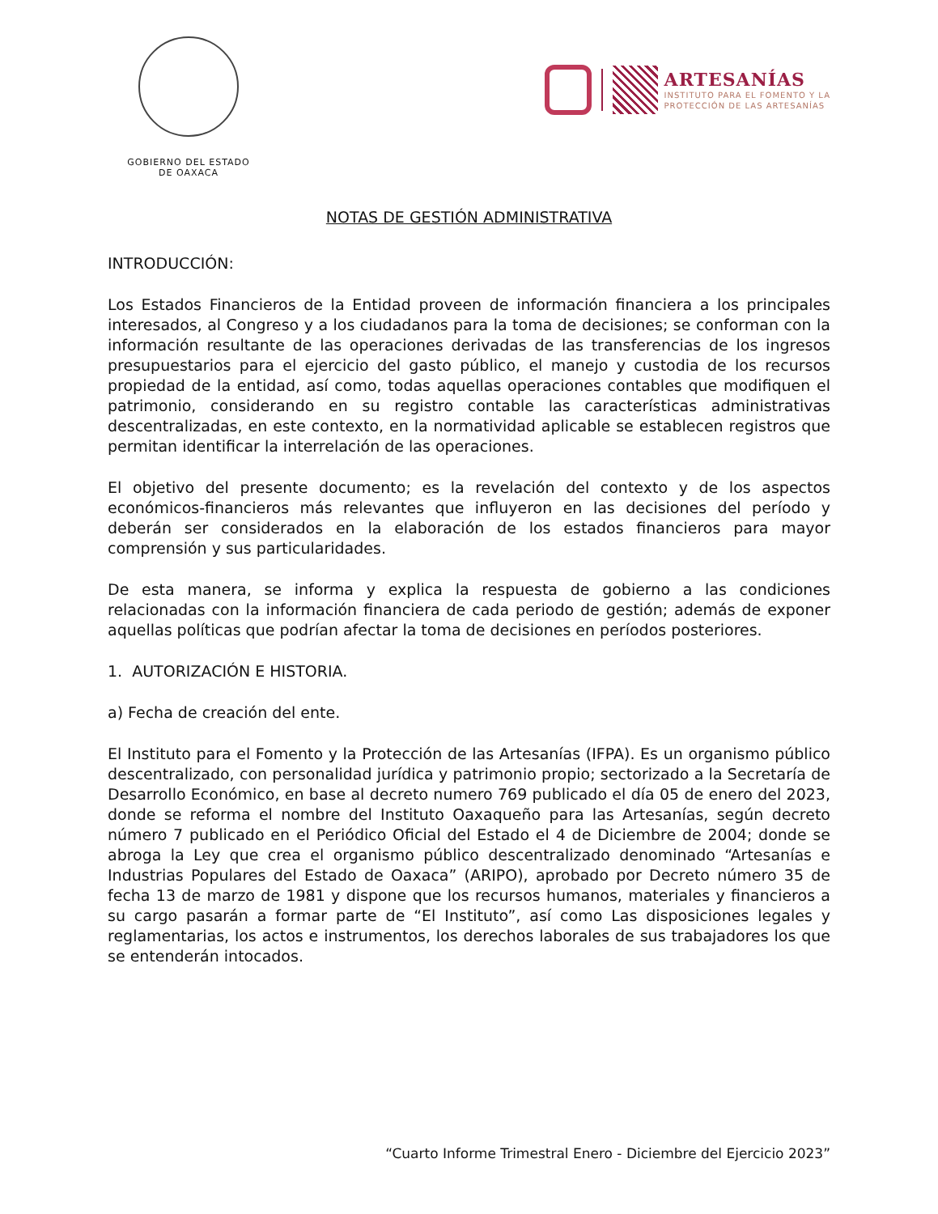GOBIERNO DEL ESTADO
DE OAXACA
ARTESANÍAS
INSTITUTO PARA EL FOMENTO Y LA
PROTECCIÓN DE LAS ARTESANÍAS
NOTAS DE GESTIÓN ADMINISTRATIVA
INTRODUCCIÓN:
Los Estados Financieros de la Entidad proveen de información financiera a los principales interesados, al Congreso y a los ciudadanos para la toma de decisiones; se conforman con la información resultante de las operaciones derivadas de las transferencias de los ingresos presupuestarios para el ejercicio del gasto público, el manejo y custodia de los recursos propiedad de la entidad, así como, todas aquellas operaciones contables que modifiquen el patrimonio, considerando en su registro contable las características administrativas descentralizadas, en este contexto, en la normatividad aplicable se establecen registros que permitan identificar la interrelación de las operaciones.
El objetivo del presente documento; es la revelación del contexto y de los aspectos económicos-financieros más relevantes que influyeron en las decisiones del período y deberán ser considerados en la elaboración de los estados financieros para mayor comprensión y sus particularidades.
De esta manera, se informa y explica la respuesta de gobierno a las condiciones relacionadas con la información financiera de cada periodo de gestión; además de exponer aquellas políticas que podrían afectar la toma de decisiones en períodos posteriores.
1. AUTORIZACIÓN E HISTORIA.
a) Fecha de creación del ente.
El Instituto para el Fomento y la Protección de las Artesanías (IFPA). Es un organismo público descentralizado, con personalidad jurídica y patrimonio propio; sectorizado a la Secretaría de Desarrollo Económico, en base al decreto numero 769 publicado el día 05 de enero del 2023, donde se reforma el nombre del Instituto Oaxaqueño para las Artesanías, según decreto número 7 publicado en el Periódico Oficial del Estado el 4 de Diciembre de 2004; donde se abroga la Ley que crea el organismo público descentralizado denominado “Artesanías e Industrias Populares del Estado de Oaxaca” (ARIPO), aprobado por Decreto número 35 de fecha 13 de marzo de 1981 y dispone que los recursos humanos, materiales y financieros a su cargo pasarán a formar parte de “El Instituto”, así como Las disposiciones legales y reglamentarias, los actos e instrumentos, los derechos laborales de sus trabajadores los que se entenderán intocados.
“Cuarto Informe Trimestral Enero - Diciembre del Ejercicio 2023”